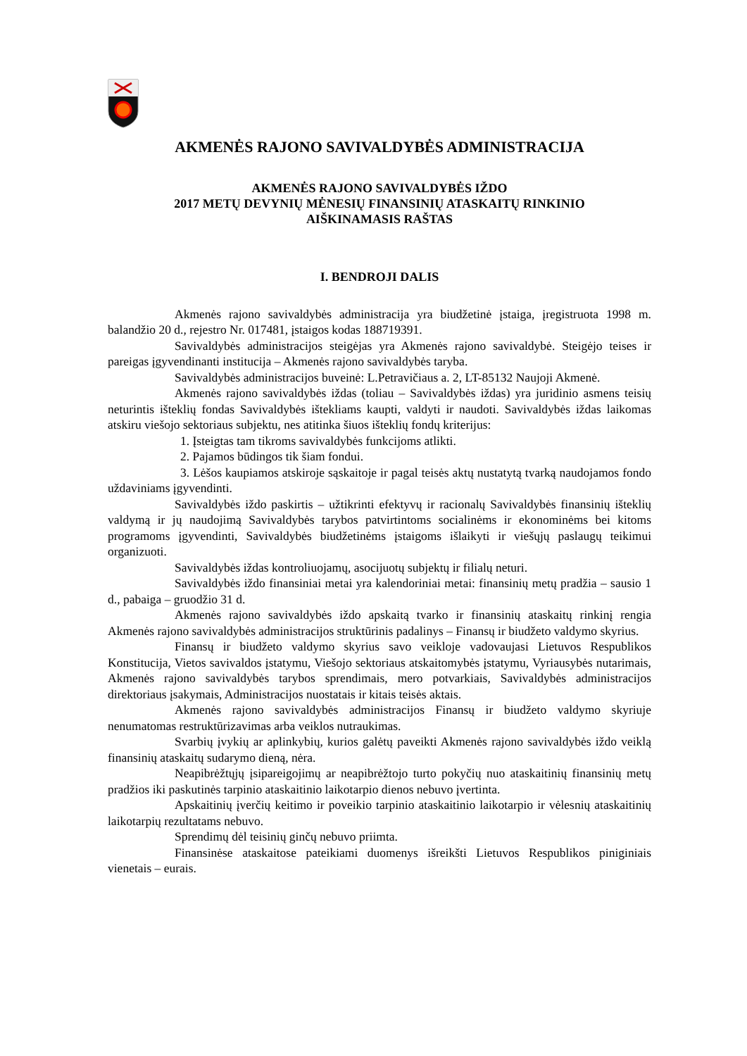AKMENĖS RAJONO SAVIVALDYBĖS ADMINISTRACIJA
AKMENĖS RAJONO SAVIVALDYBĖS IŽDO
2017 METŲ DEVYNIŲ MĖNESIŲ FINANSINIŲ ATASKAITŲ RINKINIO
AIŠKINAMASIS RAŠTAS
I. BENDROJI DALIS
Akmenės rajono savivaldybės administracija yra biudžetinė įstaiga, įregistruota 1998 m. balandžio 20 d., rejestro Nr. 017481, įstaigos kodas 188719391.
Savivaldybės administracijos steigėjas yra Akmenės rajono savivaldybė. Steigėjo teises ir pareigas įgyvendinanti institucija – Akmenės rajono savivaldybės taryba.
Savivaldybės administracijos buveinė: L.Petravičiaus a. 2, LT-85132 Naujoji Akmenė.
Akmenės rajono savivaldybės iždas (toliau – Savivaldybės iždas) yra juridinio asmens teisių neturintis išteklių fondas Savivaldybės ištekliams kaupti, valdyti ir naudoti. Savivaldybės iždas laikomas atskiru viešojo sektoriaus subjektu, nes atitinka šiuos išteklių fondų kriterijus:
1. Įsteigtas tam tikroms savivaldybės funkcijoms atlikti.
2. Pajamos būdingos tik šiam fondui.
3. Lėšos kaupiamos atskiroje sąskaitoje ir pagal teisės aktų nustatytą tvarką naudojamos fondo uždaviniams įgyvendinti.
Savivaldybės iždo paskirtis – užtikrinti efektyvų ir racionalų Savivaldybės finansinių išteklių valdymą ir jų naudojimą Savivaldybės tarybos patvirtintoms socialinėms ir ekonominėms bei kitoms programoms įgyvendinti, Savivaldybės biudžetinėms įstaigoms išlaikyti ir viešųjų paslaugų teikimui organizuoti.
Savivaldybės iždas kontroliuojamų, asocijuotų subjektų ir filialų neturi.
Savivaldybės iždo finansiniai metai yra kalendoriniai metai: finansinių metų pradžia – sausio 1 d., pabaiga – gruodžio 31 d.
Akmenės rajono savivaldybės iždo apskaitą tvarko ir finansinių ataskaitų rinkinį rengia Akmenės rajono savivaldybės administracijos struktūrinis padalinys – Finansų ir biudžeto valdymo skyrius.
Finansų ir biudžeto valdymo skyrius savo veikloje vadovaujasi Lietuvos Respublikos Konstitucija, Vietos savivaldos įstatymu, Viešojo sektoriaus atskaitomybės įstatymu, Vyriausybės nutarimais, Akmenės rajono savivaldybės tarybos sprendimais, mero potvarkiais, Savivaldybės administracijos direktoriaus įsakymais, Administracijos nuostatais ir kitais teisės aktais.
Akmenės rajono savivaldybės administracijos Finansų ir biudžeto valdymo skyriuje nenumatomas restruktūrizavimas arba veiklos nutraukimas.
Svarbių įvykių ar aplinkybių, kurios galėtų paveikti Akmenės rajono savivaldybės iždo veiklą finansinių ataskaitų sudarymo dieną, nėra.
Neapibrėžtųjų įsipareigojimų ar neapibrėžtojo turto pokyčių nuo ataskaitinių finansinių metų pradžios iki paskutinės tarpinio ataskaitinio laikotarpio dienos nebuvo įvertinta.
Apskaitinių įverčių keitimo ir poveikio tarpinio ataskaitinio laikotarpio ir vėlesnių ataskaitinių laikotarpių rezultatams nebuvo.
Sprendimų dėl teisinių ginčų nebuvo priimta.
Finansinėse ataskaitose pateikiami duomenys išreikšti Lietuvos Respublikos piniginiais vienetais – eurais.